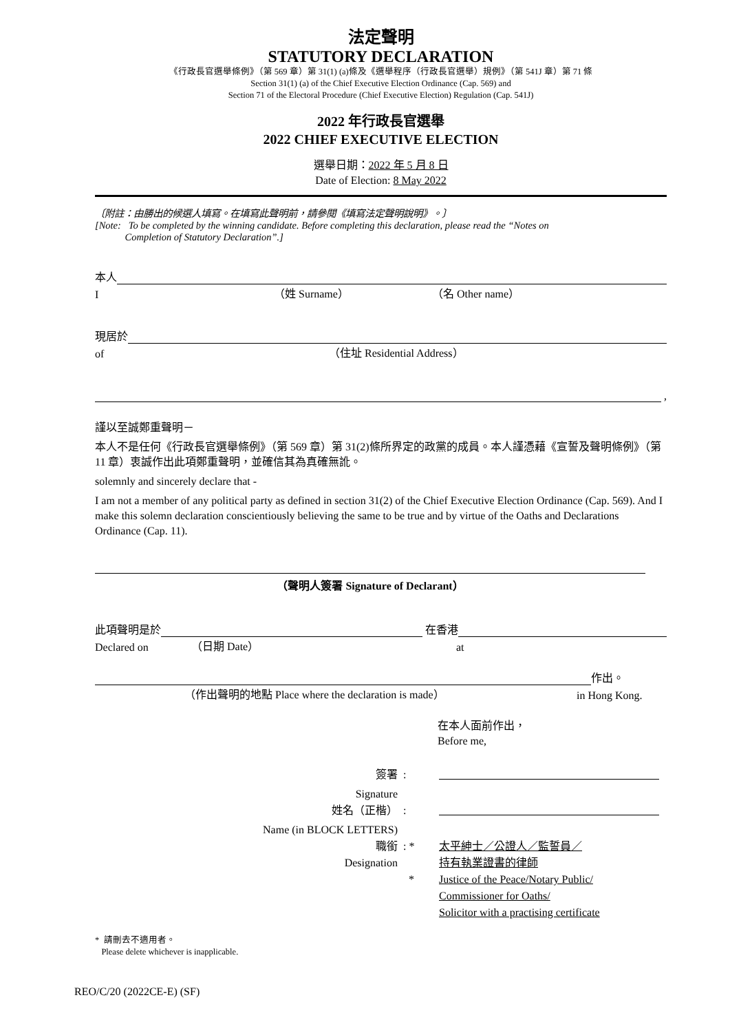法定聲明
STATUTORY DECLARATION
《行政長官選舉條例》（第 569 章）第 31(1) (a)條及《選舉程序（行政長官選舉）規例》（第 541J 章）第 71 條
Section 31(1) (a) of the Chief Executive Election Ordinance (Cap. 569) and
Section 71 of the Electoral Procedure (Chief Executive Election) Regulation (Cap. 541J)
2022 年行政長官選舉
2022 CHIEF EXECUTIVE ELECTION
選舉日期：2022 年 5 月 8 日
Date of Election: 8 May 2022
〔附註：由勝出的候選人填寫。在填寫此聲明前，請參閱《填寫法定聲明說明》。〕
[Note: To be completed by the winning candidate. Before completing this declaration, please read the “Notes on
Completion of Statutory Declaration”.]
本人
I （姓 Surname） （名 Other name）
現居於
of （住址 Residential Address）
,
謹以至誠鄭重聲明－
本人不是任何《行政長官選舉條例》（第 569 章）第 31(2)條所界定的政黨的成員。本人謹憑藉《宣誓及聲明條例》（第 11 章）衷誠作出此項鄭重聲明，並確信其為真確無訛。
solemnly and sincerely declare that -
I am not a member of any political party as defined in section 31(2) of the Chief Executive Election Ordinance (Cap. 569). And I make this solemn declaration conscientiously believing the same to be true and by virtue of the Oaths and Declarations Ordinance (Cap. 11).
（聲明人簽署 Signature of Declarant）
此項聲明是於 在香港
Declared on （日期 Date） at
作出。
（作出聲明的地點 Place where the declaration is made） in Hong Kong.
在本人面前作出，
Before me,
簽署
:
Signature
姓名（正楷）
:
Name (in BLOCK LETTERS)
職銜
Designation
: *
*
太平紳士／公證人／監誓員／
持有執業證書的律師
Justice of the Peace/Notary Public/
Commissioner for Oaths/
Solicitor with a practising certificate
* 請刪去不適用者。
Please delete whichever is inapplicable.
REO/C/20 (2022CE-E) (SF)